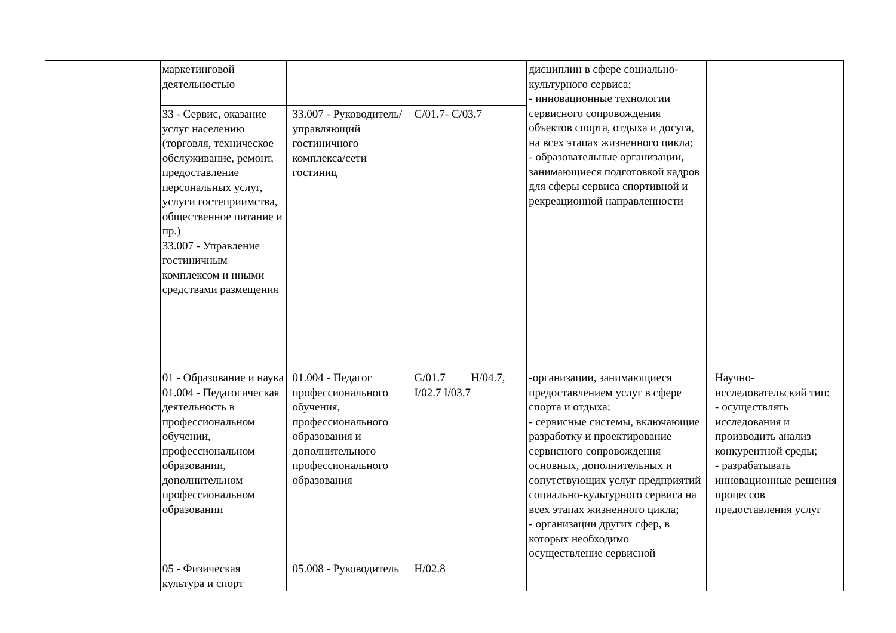| | маркетинговой деятельностью | | | дисциплин в сфере социально-культурного сервиса; - инновационные технологии сервисного сопровождения объектов спорта, отдыха и досуга, на всех этапах жизненного цикла; - образовательные организации, занимающиеся подготовкой кадров для сферы сервиса спортивной и рекреационной направленности | |
| | 33 - Сервис, оказание услуг населению (торговля, техническое обслуживание, ремонт, предоставление персональных услуг, услуги гостеприимства, общественное питание и пр.) 33.007 - Управление гостиничным комплексом и иными средствами размещения | 33.007 - Руководитель/управляющий гостиничного комплекса/сети гостиниц | C/01.7- C/03.7 | | |
| | 01 - Образование и наука 01.004 - Педагогическая деятельность в профессиональном обучении, профессиональном образовании, дополнительном профессиональном образовании | 01.004 - Педагог профессионального обучения, профессионального образования и дополнительного профессионального образования | G/01.7 H/04.7, I/02.7 I/03.7 | -организации, занимающиеся предоставлением услуг в сфере спорта и отдыха; - сервисные системы, включающие разработку и проектирование сервисного сопровождения основных, дополнительных и сопутствующих услуг предприятий социально-культурного сервиса на всех этапах жизненного цикла; - организации других сфер, в которых необходимо осуществление сервисной | Научно-исследовательский тип: - осуществлять исследования и производить анализ конкурентной среды; - разрабатывать инновационные решения процессов предоставления услуг |
| | 05 - Физическая культура и спорт | 05.008 - Руководитель | H/02.8 | | |